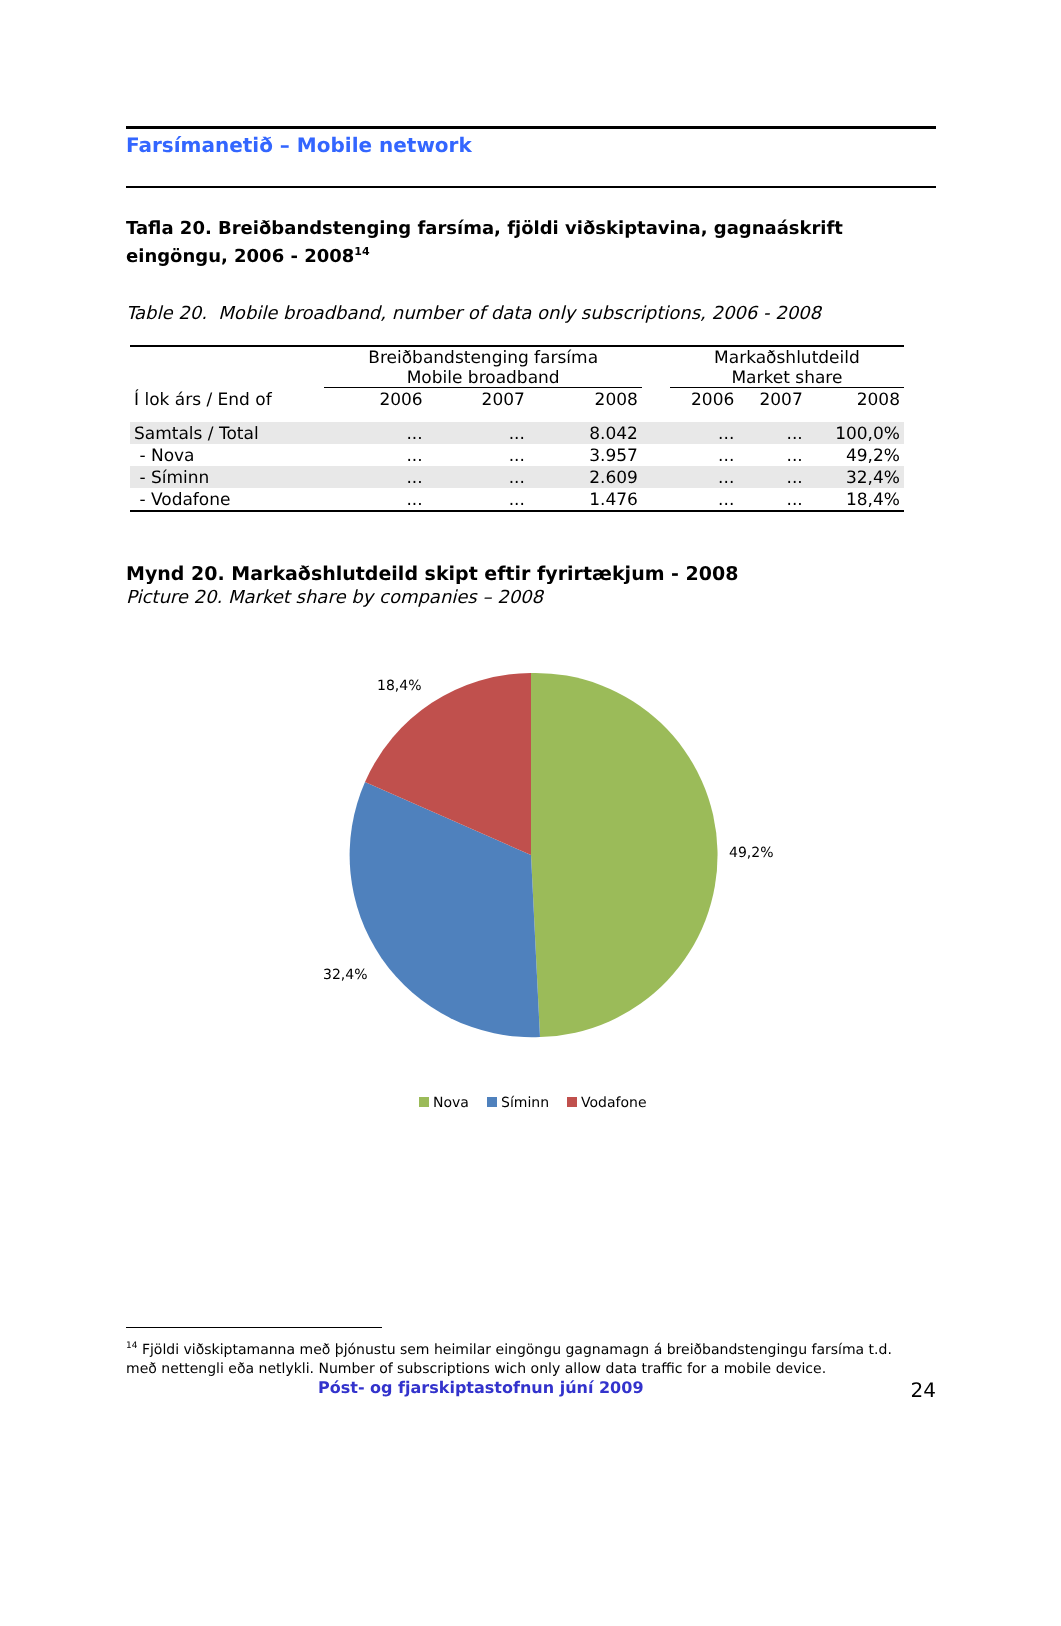Farsímanetið – Mobile network
Tafla 20. Breiðbandstenging farsíma, fjöldi viðskiptavina, gagnaáskrift eingöngu, 2006 - 2008<sup>14</sup>
Table 20. Mobile broadband, number of data only subscriptions, 2006 - 2008
| | Breiðbandstenging farsíma Mobile broadband | | | | Markaðshlutdeild Market share | | |
| --- | --- | --- | --- | --- | --- | --- | --- |
| Í lok árs / End of | 2006 | 2007 | 2008 | | 2006 | 2007 | 2008 |
| Samtals / Total | ... | ... | 8.042 | | ... | ... | 100,0% |
| - Nova | ... | ... | 3.957 | | ... | ... | 49,2% |
| - Síminn | ... | ... | 2.609 | | ... | ... | 32,4% |
| - Vodafone | ... | ... | 1.476 | | ... | ... | 18,4% |
Mynd 20. Markaðshlutdeild skipt eftir fyrirtækjum - 2008
Picture 20. Market share by companies – 2008
18,4%
49,2%
32,4%
Nova
Síminn
Vodafone
<sup>14</sup> Fjöldi viðskiptamanna með þjónustu sem heimilar eingöngu gagnamagn á breiðbandstengingu farsíma t.d. með nettengli eða netlykli. Number of subscriptions wich only allow data traffic for a mobile device.
Póst- og fjarskiptastofnun júní 2009 24